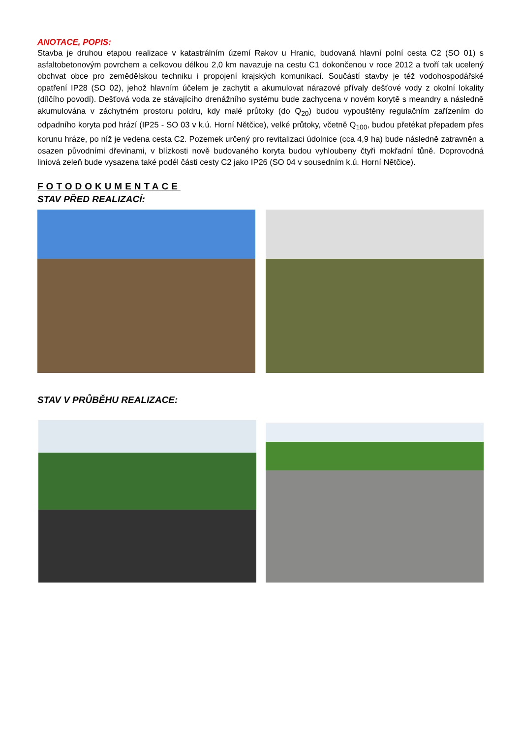ANOTACE, POPIS:
Stavba je druhou etapou realizace v katastrálním území Rakov u Hranic, budovaná hlavní polní cesta C2 (SO 01) s asfaltobetonovým povrchem a celkovou délkou 2,0 km navazuje na cestu C1 dokončenou v roce 2012 a tvoří tak ucelený obchvat obce pro zemědělskou techniku i propojení krajských komunikací. Součástí stavby je též vodohospodářské opatření IP28 (SO 02), jehož hlavním účelem je zachytit a akumulovat nárazové přívaly dešťové vody z okolní lokality (dílčího povodí). Dešťová voda ze stávajícího drenážního systému bude zachycena v novém korytě s meandry a následně akumulována v záchytném prostoru poldru, kdy malé průtoky (do Q<sub>20</sub>) budou vypouštěny regulačním zařízením do odpadního koryta pod hrází (IP25 - SO 03 v k.ú. Horní Nětčice), velké průtoky, včetně Q<sub>100</sub>, budou přetékat přepadem přes korunu hráze, po níž je vedena cesta C2. Pozemek určený pro revitalizaci údolnice (cca 4,9 ha) bude následně zatravněn a osazen původními dřevinami, v blízkosti nově budovaného koryta budou vyhloubeny čtyři mokřadní tůně. Doprovodná liniová zeleň bude vysazena také podél části cesty C2 jako IP26 (SO 04 v sousedním k.ú. Horní Nětčice).
FOTODOKUMENTACE
STAV PŘED REALIZACÍ:
STAV V PRŮBĚHU REALIZACE: